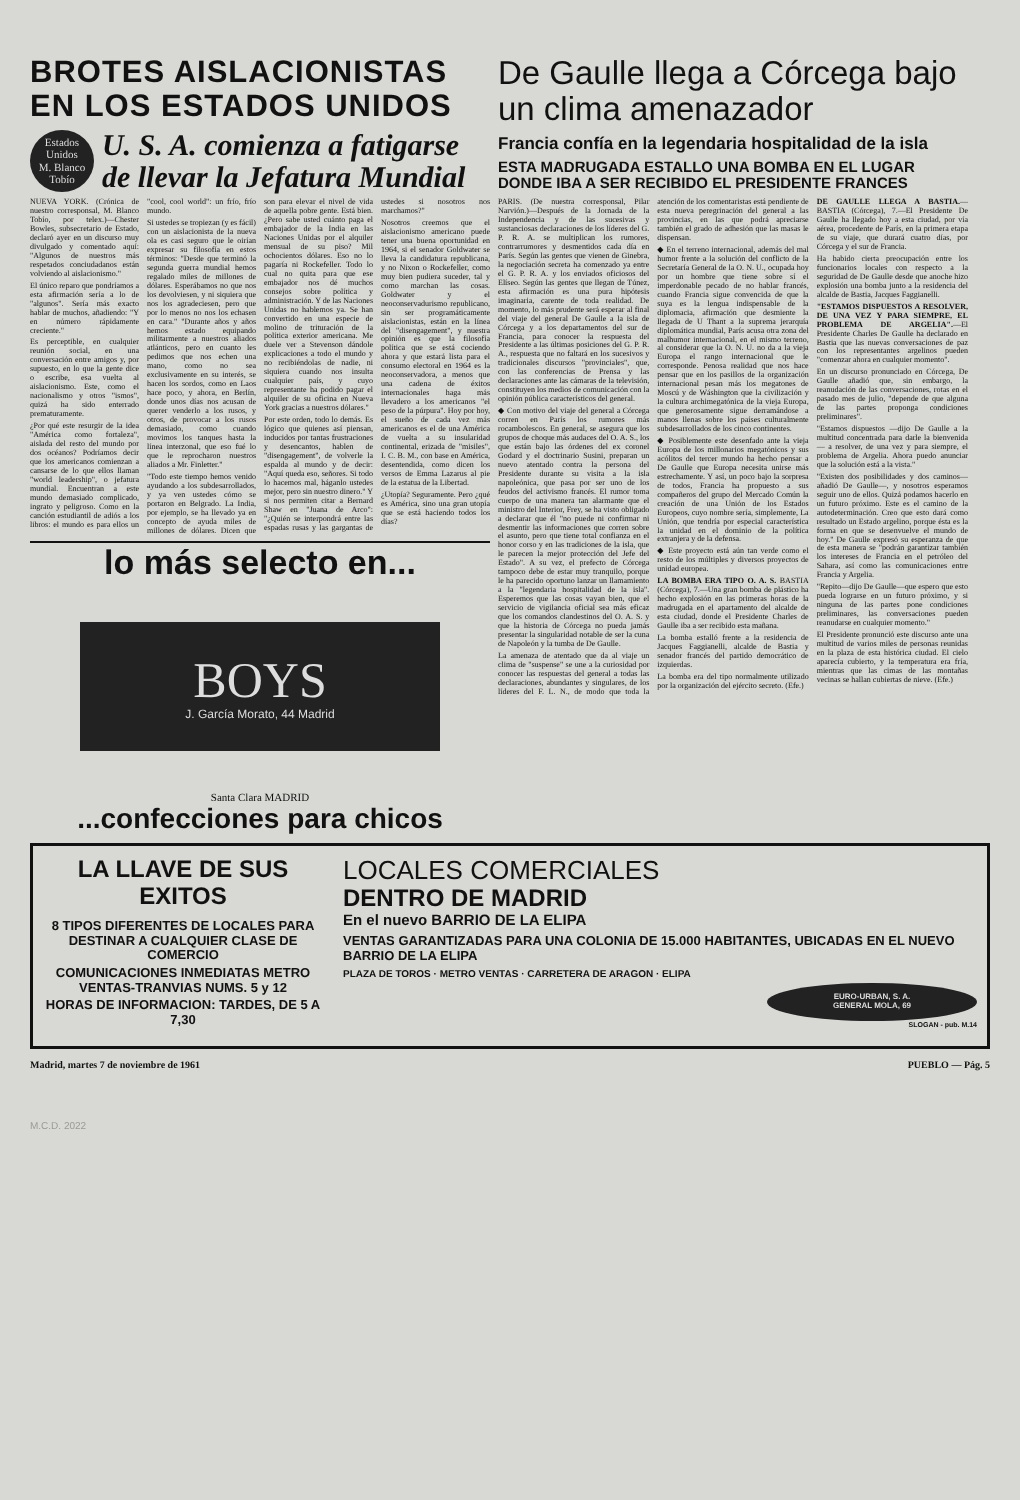BROTES AISLACIONISTAS EN LOS ESTADOS UNIDOS
Estados Unidos
M. Blanco Tobío
U. S. A. comienza a fatigarse de llevar la Jefatura Mundial
NUEVA YORK. (Crónica de nuestro corresponsal, M. Blanco Tobío, por telex.)—Chester Bowles, subsecretario de Estado, declaró ayer en un discurso muy divulgado y comentado aquí: "Algunos de nuestros más respetados conciudadanos están volviendo al aislacionismo."
El único reparo que pondríamos a esta afirmación sería a lo de "algunos". Sería más exacto hablar de muchos, añadiendo: "Y en número rápidamente creciente."
Es perceptible, en cualquier reunión social, en una conversación entre amigos y, por supuesto, en lo que la gente dice o escribe, esa vuelta al aislacionismo. Este, como el nacionalismo y otros "ismos", quizá ha sido enterrado prematuramente.
¿Por qué este resurgir de la idea "América como fortaleza", aislada del resto del mundo por dos océanos? Podríamos decir que los americanos comienzan a cansarse de lo que ellos llaman "world leadership", o jefatura mundial. Encuentran a este mundo demasiado complicado, ingrato y peligroso. Como en la canción estudiantil de adiós a los libros: el mundo es para ellos un "cool, cool world": un frío, frío mundo.
Si ustedes se tropiezan (y es fácil) con un aislacionista de la nueva ola es casi seguro que le oirían expresar su filosofía en estos términos: "Desde que terminó la segunda guerra mundial hemos regalado miles de millones de dólares. Esperábamos no que nos los devolviesen, y ni siquiera que nos los agradeciesen, pero que por lo menos no nos los echasen en cara." "Durante años y años hemos estado equipando militarmente a nuestros aliados atlánticos, pero en cuanto les pedimos que nos echen una mano, como no sea exclusivamente en su interés, se hacen los sordos, como en Laos hace poco, y ahora, en Berlín, donde unos días nos acusan de querer venderlo a los rusos, y otros, de provocar a los rusos demasiado, como cuando movimos los tanques hasta la línea interzonal, que eso fué lo que le reprocharon nuestros aliados a Mr. Finletter."
"Todo este tiempo hemos venido ayudando a los subdesarrollados, y ya ven ustedes cómo se portaron en Belgrado. La India, por ejemplo, se ha llevado ya en concepto de ayuda miles de millones de dólares. Dicen que son para elevar el nivel de vida de aquella pobre gente. Está bien. ¿Pero sabe usted cuánto paga el embajador de la India en las Naciones Unidas por el alquiler mensual de su piso? Mil ochocientos dólares. Eso no lo pagaría ni Rockefeller. Todo lo cual no quita para que ese embajador nos dé muchos consejos sobre política y administración. Y de las Naciones Unidas no hablemos ya. Se han convertido en una especie de molino de trituración de la política exterior americana. Me duele ver a Stevenson dándole explicaciones a todo el mundo y no recibiéndolas de nadie, ni siquiera cuando nos insulta cualquier país, y cuyo representante ha podido pagar el alquiler de su oficina en Nueva York gracias a nuestros dólares."
Por este orden, todo lo demás. Es lógico que quienes así piensan, inducidos por tantas frustraciones y desencantos, hablen de "disengagement", de volverle la espalda al mundo y de decir: "Aquí queda eso, señores. Si todo lo hacemos mal, háganlo ustedes mejor, pero sin nuestro dinero." Y si nos permiten citar a Bernard Shaw en "Juana de Arco": "¿Quién se interpondrá entre las espadas rusas y las gargantas de ustedes si nosotros nos marchamos?"
Nosotros creemos que el aislacionismo americano puede tener una buena oportunidad en 1964, si el senador Goldwater se lleva la candidatura republicana, y no Nixon o Rockefeller, como muy bien pudiera suceder, tal y como marchan las cosas. Goldwater y el neoconservadurismo republicano, sin ser programáticamente aislacionistas, están en la línea del "disengagement", y nuestra opinión es que la filosofía política que se está cociendo ahora y que estará lista para el consumo electoral en 1964 es la neoconservadora, a menos que una cadena de éxitos internacionales haga más llevadero a los americanos "el peso de la púrpura". Hoy por hoy, el sueño de cada vez más americanos es el de una América de vuelta a su insularidad continental, erizada de "misiles", I. C. B. M., con base en América, desentendida, como dicen los versos de Emma Lazarus al pie de la estatua de la Libertad.
¿Utopía? Seguramente. Pero ¿qué es América, sino una gran utopía que se está haciendo todos los días?
lo más selecto en...
BOYS
J. García Morato, 44 Madrid
Santa Clara MADRID
...confecciones para chicos
De Gaulle llega a Córcega bajo un clima amenazador
Francia confía en la legendaria hospitalidad de la isla
ESTA MADRUGADA ESTALLO UNA BOMBA EN EL LUGAR DONDE IBA A SER RECIBIDO EL PRESIDENTE FRANCES
PARIS. (De nuestra corresponsal, Pilar Narvión.)—Después de la Jornada de la Independencia y de las sucesivas y sustanciosas declaraciones de los líderes del G. P. R. A. se multiplican los rumores, contrarrumores y desmentidos cada día en París. Según las gentes que vienen de Ginebra, la negociación secreta ha comenzado ya entre el G. P. R. A. y los enviados oficiosos del Elíseo. Según las gentes que llegan de Túnez, esta afirmación es una pura hipótesis imaginaria, carente de toda realidad. De momento, lo más prudente será esperar al final del viaje del general De Gaulle a la isla de Córcega y a los departamentos del sur de Francia, para conocer la respuesta del Presidente a las últimas posiciones del G. P. R. A., respuesta que no faltará en los sucesivos y tradicionales discursos "provinciales", que, con las conferencias de Prensa y las declaraciones ante las cámaras de la televisión, constituyen los medios de comunicación con la opinión pública característicos del general.
◆ Con motivo del viaje del general a Córcega corren en París los rumores más rocambolescos. En general, se asegura que los grupos de choque más audaces del O. A. S., los que están bajo las órdenes del ex coronel Godard y el doctrinario Susini, preparan un nuevo atentado contra la persona del Presidente durante su visita a la isla napoleónica, que pasa por ser uno de los feudos del activismo francés. El rumor toma cuerpo de una manera tan alarmante que el ministro del Interior, Frey, se ha visto obligado a declarar que él "no puede ni confirmar ni desmentir las informaciones que corren sobre el asunto, pero que tiene total confianza en el honor corso y en las tradiciones de la isla, que le parecen la mejor protección del Jefe del Estado". A su vez, el prefecto de Córcega tampoco debe de estar muy tranquilo, porque le ha parecido oportuno lanzar un llamamiento a la "legendaria hospitalidad de la isla". Esperemos que las cosas vayan bien, que el servicio de vigilancia oficial sea más eficaz que los comandos clandestinos del O. A. S. y que la historia de Córcega no pueda jamás presentar la singularidad notable de ser la cuna de Napoleón y la tumba de De Gaulle.
La amenaza de atentado que da al viaje un clima de "suspense" se une a la curiosidad por conocer las respuestas del general a todas las declaraciones, abundantes y singulares, de los líderes del F. L. N., de modo que toda la atención de los comentaristas está pendiente de esta nueva peregrinación del general a las provincias, en las que podrá apreciarse también el grado de adhesión que las masas le dispensan.
◆ En el terreno internacional, además del mal humor frente a la solución del conflicto de la Secretaría General de la O. N. U., ocupada hoy por un hombre que tiene sobre sí el imperdonable pecado de no hablar francés, cuando Francia sigue convencida de que la suya es la lengua indispensable de la diplomacia, afirmación que desmiente la llegada de U Thant a la suprema jerarquía diplomática mundial, París acusa otra zona del malhumor internacional, en el mismo terreno, al considerar que la O. N. U. no da a la vieja Europa el rango internacional que le corresponde. Penosa realidad que nos hace pensar que en los pasillos de la organización internacional pesan más los megatones de Moscú y de Wáshington que la civilización y la cultura archimegatónica de la vieja Europa, que generosamente sigue derramándose a manos llenas sobre los países culturalmente subdesarrollados de los cinco continentes.
◆ Posiblemente este desenfado ante la vieja Europa de los millonarios megatónicos y sus acólitos del tercer mundo ha hecho pensar a De Gaulle que Europa necesita unirse más estrechamente. Y así, un poco bajo la sorpresa de todos, Francia ha propuesto a sus compañeros del grupo del Mercado Común la creación de una Unión de los Estados Europeos, cuyo nombre sería, simplemente, La Unión, que tendría por especial característica la unidad en el dominio de la política extranjera y de la defensa.
◆ Este proyecto está aún tan verde como el resto de los múltiples y diversos proyectos de unidad europea.
LA BOMBA ERA TIPO O. A. S. BASTIA (Córcega), 7.—Una gran bomba de plástico ha hecho explosión en las primeras horas de la madrugada en el apartamento del alcalde de esta ciudad, donde el Presidente Charles de Gaulle iba a ser recibido esta mañana.
La bomba estalló frente a la residencia de Jacques Faggianelli, alcalde de Bastia y senador francés del partido democrático de izquierdas.
La bomba era del tipo normalmente utilizado por la organización del ejército secreto. (Efe.)
DE GAULLE LLEGA A BASTIA.—BASTIA (Córcega), 7.—El Presidente De Gaulle ha llegado hoy a esta ciudad, por vía aérea, procedente de París, en la primera etapa de su viaje, que durará cuatro días, por Córcega y el sur de Francia.
Ha habido cierta preocupación entre los funcionarios locales con respecto a la seguridad de De Gaulle desde que anoche hizo explosión una bomba junto a la residencia del alcalde de Bastia, Jacques Faggianelli.
"ESTAMOS DISPUESTOS A RESOLVER, DE UNA VEZ Y PARA SIEMPRE, EL PROBLEMA DE ARGELIA".—El Presidente Charles De Gaulle ha declarado en Bastia que las nuevas conversaciones de paz con los representantes argelinos pueden "comenzar ahora en cualquier momento".
En un discurso pronunciado en Córcega, De Gaulle añadió que, sin embargo, la reanudación de las conversaciones, rotas en el pasado mes de julio, "depende de que alguna de las partes proponga condiciones preliminares".
"Estamos dispuestos —dijo De Gaulle a la multitud concentrada para darle la bienvenida— a resolver, de una vez y para siempre, el problema de Argelia. Ahora puedo anunciar que la solución está a la vista."
"Existen dos posibilidades y dos caminos—añadió De Gaulle—, y nosotros esperamos seguir uno de ellos. Quizá podamos hacerlo en un futuro próximo. Este es el camino de la autodeterminación. Creo que esto dará como resultado un Estado argelino, porque ésta es la forma en que se desenvuelve el mundo de hoy." De Gaulle expresó su esperanza de que de esta manera se "podrán garantizar también los intereses de Francia en el petróleo del Sahara, así como las comunicaciones entre Francia y Argelia.
"Repito—dijo De Gaulle—que espero que esto pueda lograrse en un futuro próximo, y si ninguna de las partes pone condiciones preliminares, las conversaciones pueden reanudarse en cualquier momento."
El Presidente pronunció este discurso ante una multitud de varios miles de personas reunidas en la plaza de esta histórica ciudad. El cielo aparecía cubierto, y la temperatura era fría, mientras que las cimas de las montañas vecinas se hallan cubiertas de nieve. (Efe.)
LA LLAVE DE SUS EXITOS
8 TIPOS DIFERENTES DE LOCALES PARA DESTINAR A CUALQUIER CLASE DE COMERCIO
COMUNICACIONES INMEDIATAS METRO VENTAS-TRANVIAS NUMS. 5 y 12
HORAS DE INFORMACION: TARDES, DE 5 A 7,30
LOCALES COMERCIALES
DENTRO DE MADRID
En el nuevo BARRIO DE LA ELIPA
VENTAS GARANTIZADAS PARA UNA COLONIA DE 15.000 HABITANTES, UBICADAS EN EL NUEVO BARRIO DE LA ELIPA
PLAZA DE TOROS · METRO VENTAS · CARRETERA DE ARAGON · ELIPA
EURO-URBAN, S. A.
GENERAL MOLA, 69
SLOGAN - pub. M.14
Madrid, martes 7 de noviembre de 1961 PUEBLO — Pág. 5
M.C.D. 2022